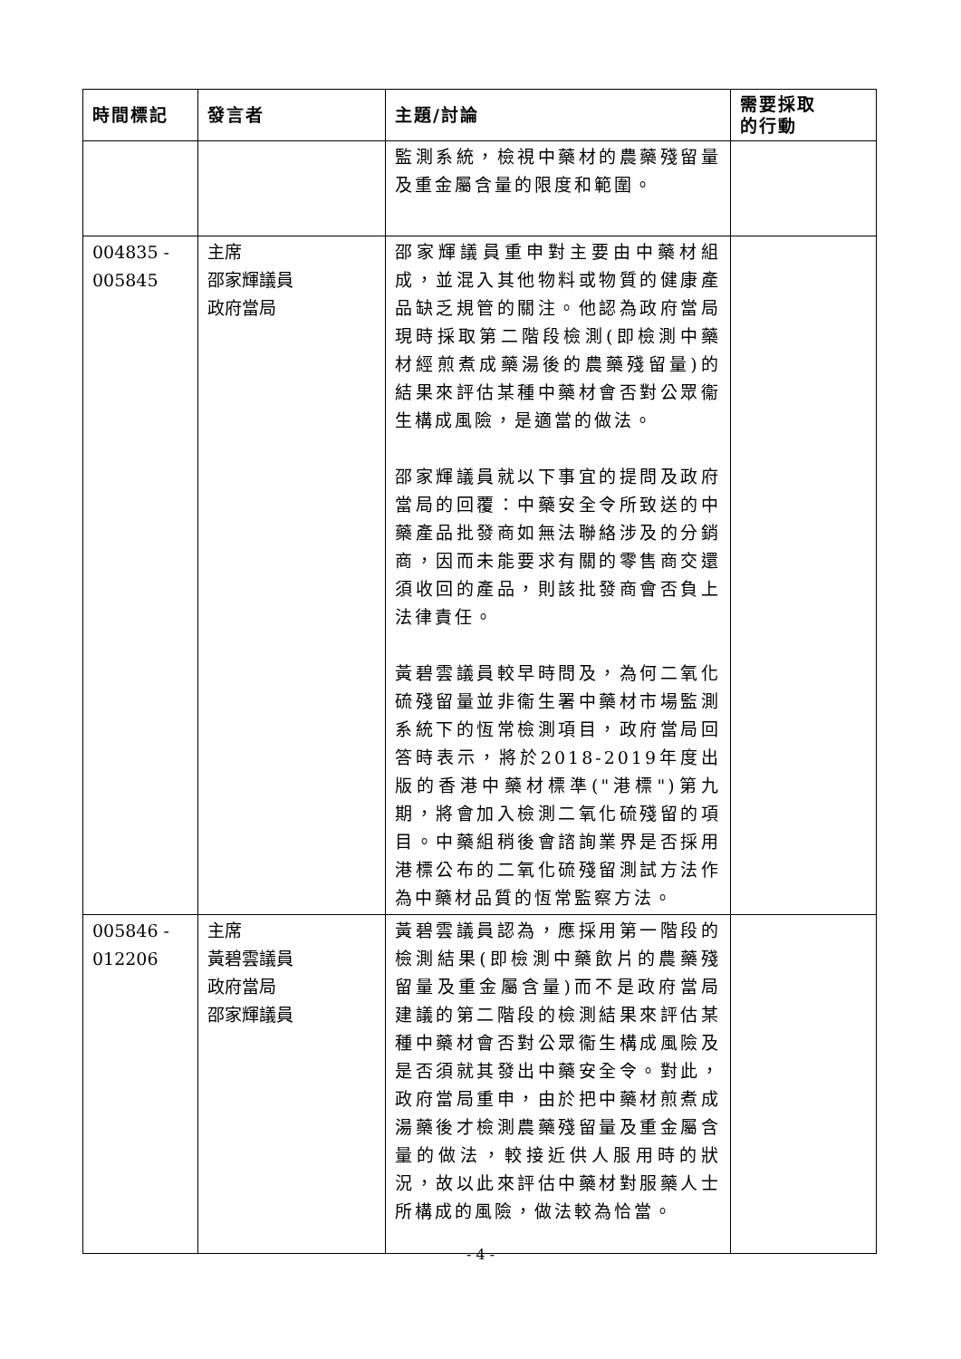| 時間標記 | 發言者 | 主題/討論 | 需要採取 的行動 |
| --- | --- | --- | --- |
| | | 監測系統，檢視中藥材的農藥殘留量及重金屬含量的限度和範圍。 | |
| 004835 - 005845 | 主席 邵家輝議員 政府當局 | 邵家輝議員重申對主要由中藥材組成，並混入其他物料或物質的健康產品缺乏規管的關注。他認為政府當局現時採取第二階段檢測(即檢測中藥材經煎煮成藥湯後的農藥殘留量)的結果來評估某種中藥材會否對公眾衞生構成風險，是適當的做法。 邵家輝議員就以下事宜的提問及政府當局的回覆：中藥安全令所致送的中藥產品批發商如無法聯絡涉及的分銷商，因而未能要求有關的零售商交還須收回的產品，則該批發商會否負上法律責任。 黃碧雲議員較早時問及，為何二氧化硫殘留量並非衞生署中藥材市場監測系統下的恆常檢測項目，政府當局回答時表示，將於2018-2019年度出版的香港中藥材標準("港標")第九期，將會加入檢測二氧化硫殘留的項目。中藥組稍後會諮詢業界是否採用港標公布的二氧化硫殘留測試方法作為中藥材品質的恆常監察方法。 | |
| 005846 - 012206 | 主席 黃碧雲議員 政府當局 邵家輝議員 | 黃碧雲議員認為，應採用第一階段的檢測結果(即檢測中藥飲片的農藥殘留量及重金屬含量)而不是政府當局建議的第二階段的檢測結果來評估某種中藥材會否對公眾衞生構成風險及是否須就其發出中藥安全令。對此，政府當局重申，由於把中藥材煎煮成湯藥後才檢測農藥殘留量及重金屬含量的做法，較接近供人服用時的狀況，故以此來評估中藥材對服藥人士所構成的風險，做法較為恰當。 | |
- 4 -